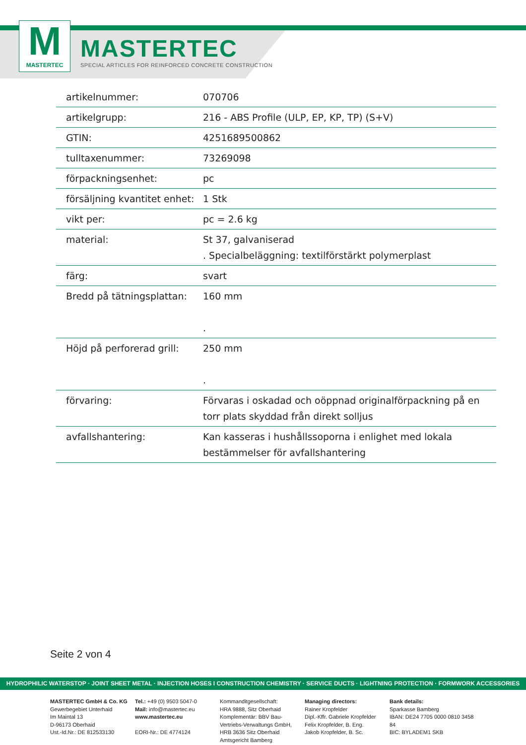M
MASTERTEC
MASTERTEC
SPECIAL ARTICLES FOR REINFORCED CONCRETE CONSTRUCTION
| artikelnummer: | 070706 |
| artikelgrupp: | 216 - ABS Profile (ULP, EP, KP, TP) (S+V) |
| GTIN: | 4251689500862 |
| tulltaxenummer: | 73269098 |
| förpackningsenhet: | pc |
| försäljning kvantitet enhet: | 1 Stk |
| vikt per: | pc = 2.6 kg |
| material: | St 37, galvaniserad . Specialbeläggning: textilförstärkt polymerplast |
| färg: | svart |
| Bredd på tätningsplattan: | 160 mm . |
| Höjd på perforerad grill: | 250 mm . |
| förvaring: | Förvaras i oskadad och oöppnad originalförpackning på en torr plats skyddad från direkt solljus |
| avfallshantering: | Kan kasseras i hushållssoporna i enlighet med lokala bestämmelser för avfallshantering |
Seite 2 von 4
HYDROPHILIC WATERSTOP · JOINT SHEET METAL · INJECTION HOSES I CONSTRUCTION CHEMISTRY · SERVICE DUCTS · LIGHTNING PROTECTION · FORMWORK ACCESSORIES
MASTERTEC GmbH & Co. KG
Gewerbegebiet Unterhaid
Im Maintal 13
D-96173 Oberhaid
Ust.-Id.Nr.: DE 812533130
Tel.: +49 (0) 9503 5047-0
Mail: info@mastertec.eu
www.mastertec.eu
EORI-Nr.: DE 4774124
Kommanditgesellschaft:
HRA 9888, Sitz Oberhaid
Komplementär: BBV Bau-
Vertriebs-Verwaltungs GmbH,
HRB 3636 Sitz Oberhaid
Amtsgericht Bamberg
Managing directors:
Rainer Kropfelder
Dipl.-Kffr. Gabriele Kropfelder
Felix Kropfelder, B. Eng.
Jakob Kropfelder, B. Sc.
Bank details:
Sparkasse Bamberg
IBAN: DE24 7705 0000 0810 3458 84
BIC: BYLADEM1 SKB